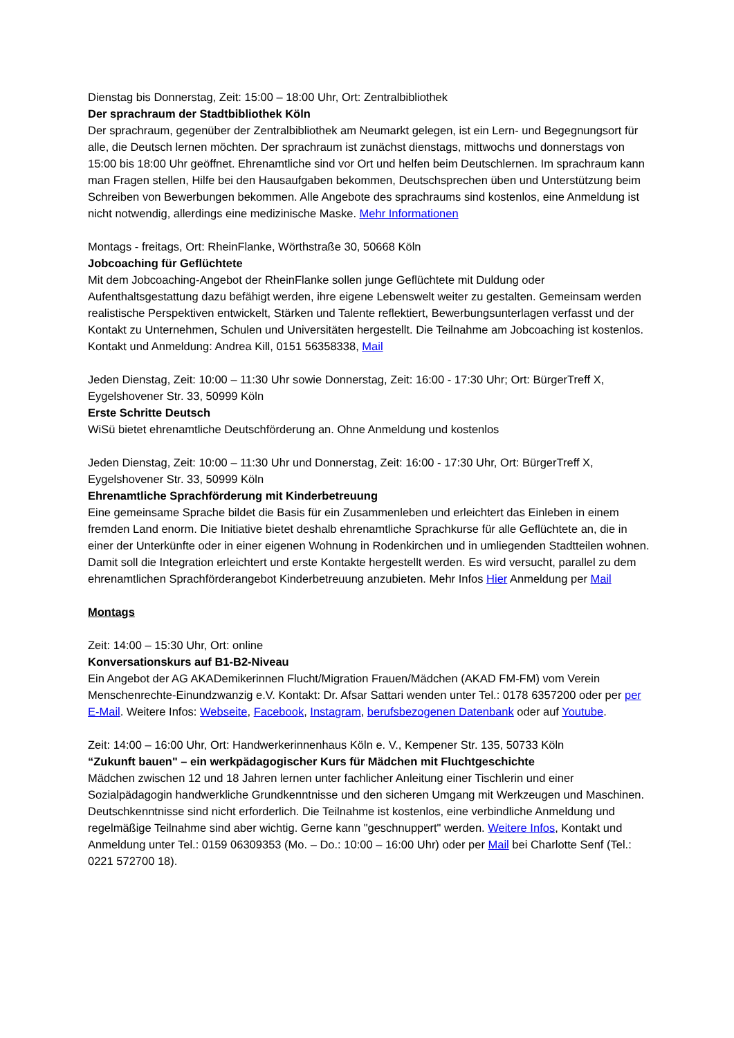Dienstag bis Donnerstag, Zeit: 15:00 – 18:00 Uhr, Ort: Zentralbibliothek
Der sprachraum der Stadtbibliothek Köln
Der sprachraum, gegenüber der Zentralbibliothek am Neumarkt gelegen, ist ein Lern- und Begegnungsort für alle, die Deutsch lernen möchten. Der sprachraum ist zunächst dienstags, mittwochs und donnerstags von 15:00 bis 18:00 Uhr geöffnet. Ehrenamtliche sind vor Ort und helfen beim Deutschlernen. Im sprachraum kann man Fragen stellen, Hilfe bei den Hausaufgaben bekommen, Deutschsprechen üben und Unterstützung beim Schreiben von Bewerbungen bekommen. Alle Angebote des sprachraums sind kostenlos, eine Anmeldung ist nicht notwendig, allerdings eine medizinische Maske. Mehr Informationen
Montags - freitags, Ort: RheinFlanke, Wörthstraße 30, 50668 Köln
Jobcoaching für Geflüchtete
Mit dem Jobcoaching-Angebot der RheinFlanke sollen junge Geflüchtete mit Duldung oder Aufenthaltsgestattung dazu befähigt werden, ihre eigene Lebenswelt weiter zu gestalten. Gemeinsam werden realistische Perspektiven entwickelt, Stärken und Talente reflektiert, Bewerbungsunterlagen verfasst und der Kontakt zu Unternehmen, Schulen und Universitäten hergestellt. Die Teilnahme am Jobcoaching ist kostenlos. Kontakt und Anmeldung: Andrea Kill, 0151 56358338, Mail
Jeden Dienstag, Zeit: 10:00 – 11:30 Uhr sowie Donnerstag, Zeit: 16:00 - 17:30 Uhr; Ort: BürgerTreff X, Eygelshovener Str. 33, 50999 Köln
Erste Schritte Deutsch
WiSü bietet ehrenamtliche Deutschförderung an. Ohne Anmeldung und kostenlos
Jeden Dienstag, Zeit: 10:00 – 11:30 Uhr und Donnerstag, Zeit: 16:00 - 17:30 Uhr, Ort: BürgerTreff X, Eygelshovener Str. 33, 50999 Köln
Ehrenamtliche Sprachförderung mit Kinderbetreuung
Eine gemeinsame Sprache bildet die Basis für ein Zusammenleben und erleichtert das Einleben in einem fremden Land enorm. Die Initiative bietet deshalb ehrenamtliche Sprachkurse für alle Geflüchtete an, die in einer der Unterkünfte oder in einer eigenen Wohnung in Rodenkirchen und in umliegenden Stadtteilen wohnen. Damit soll die Integration erleichtert und erste Kontakte hergestellt werden. Es wird versucht, parallel zu dem ehrenamtlichen Sprachförderangebot Kinderbetreuung anzubieten. Mehr Infos Hier Anmeldung per Mail
Montags
Zeit: 14:00 – 15:30 Uhr, Ort: online
Konversationskurs auf B1-B2-Niveau
Ein Angebot der AG AKADemikerinnen Flucht/Migration Frauen/Mädchen (AKAD FM-FM) vom Verein Menschenrechte-Einundzwanzig e.V. Kontakt: Dr. Afsar Sattari wenden unter Tel.: 0178 6357200 oder per per E-Mail. Weitere Infos: Webseite, Facebook, Instagram, berufsbezogenen Datenbank oder auf Youtube.
Zeit: 14:00 – 16:00 Uhr, Ort: Handwerkerinnenhaus Köln e. V., Kempener Str. 135, 50733 Köln
“Zukunft bauen" – ein werkpädagogischer Kurs für Mädchen mit Fluchtgeschichte
Mädchen zwischen 12 und 18 Jahren lernen unter fachlicher Anleitung einer Tischlerin und einer Sozialpädagogin handwerkliche Grundkenntnisse und den sicheren Umgang mit Werkzeugen und Maschinen. Deutschkenntnisse sind nicht erforderlich. Die Teilnahme ist kostenlos, eine verbindliche Anmeldung und regelmäßige Teilnahme sind aber wichtig. Gerne kann "geschnuppert" werden. Weitere Infos, Kontakt und Anmeldung unter Tel.: 0159 06309353 (Mo. – Do.: 10:00 – 16:00 Uhr) oder per Mail bei Charlotte Senf (Tel.: 0221 572700 18).